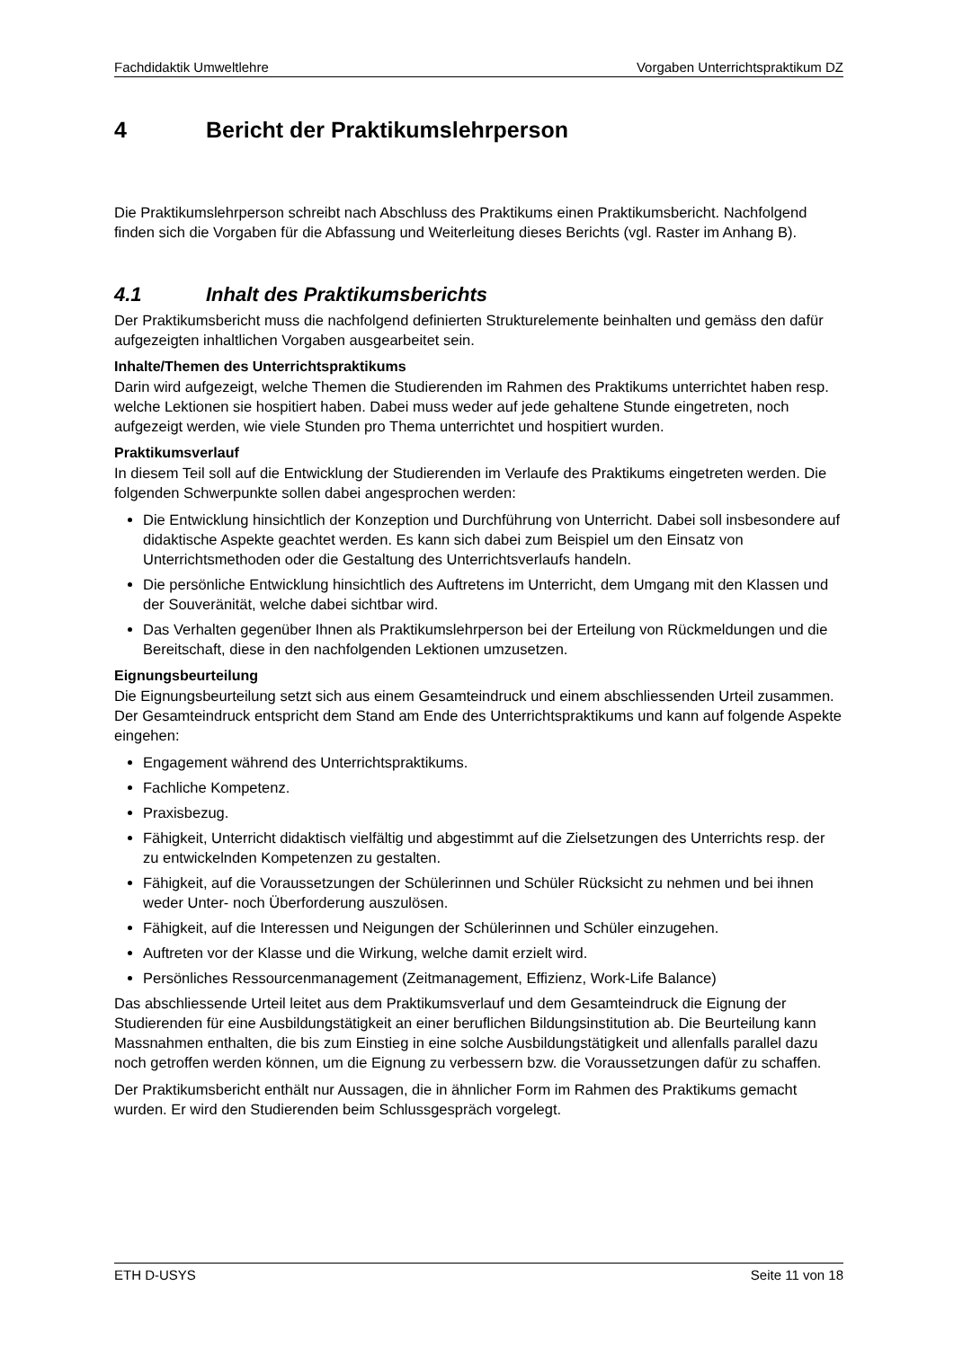Fachdidaktik Umweltlehre Vorgaben Unterrichtspraktikum DZ
4 Bericht der Praktikumslehrperson
Die Praktikumslehrperson schreibt nach Abschluss des Praktikums einen Praktikumsbericht. Nachfolgend finden sich die Vorgaben für die Abfassung und Weiterleitung dieses Berichts (vgl. Raster im Anhang B).
4.1 Inhalt des Praktikumsberichts
Der Praktikumsbericht muss die nachfolgend definierten Strukturelemente beinhalten und gemäss den dafür aufgezeigten inhaltlichen Vorgaben ausgearbeitet sein.
Inhalte/Themen des Unterrichtspraktikums
Darin wird aufgezeigt, welche Themen die Studierenden im Rahmen des Praktikums unterrichtet haben resp. welche Lektionen sie hospitiert haben. Dabei muss weder auf jede gehaltene Stunde eingetreten, noch aufgezeigt werden, wie viele Stunden pro Thema unterrichtet und hospitiert wurden.
Praktikumsverlauf
In diesem Teil soll auf die Entwicklung der Studierenden im Verlaufe des Praktikums eingetreten werden. Die folgenden Schwerpunkte sollen dabei angesprochen werden:
Die Entwicklung hinsichtlich der Konzeption und Durchführung von Unterricht. Dabei soll insbesondere auf didaktische Aspekte geachtet werden. Es kann sich dabei zum Beispiel um den Einsatz von Unterrichtsmethoden oder die Gestaltung des Unterrichtsverlaufs handeln.
Die persönliche Entwicklung hinsichtlich des Auftretens im Unterricht, dem Umgang mit den Klassen und der Souveränität, welche dabei sichtbar wird.
Das Verhalten gegenüber Ihnen als Praktikumslehrperson bei der Erteilung von Rückmeldungen und die Bereitschaft, diese in den nachfolgenden Lektionen umzusetzen.
Eignungsbeurteilung
Die Eignungsbeurteilung setzt sich aus einem Gesamteindruck und einem abschliessenden Urteil zusammen. Der Gesamteindruck entspricht dem Stand am Ende des Unterrichtspraktikums und kann auf folgende Aspekte eingehen:
Engagement während des Unterrichtspraktikums.
Fachliche Kompetenz.
Praxisbezug.
Fähigkeit, Unterricht didaktisch vielfältig und abgestimmt auf die Zielsetzungen des Unterrichts resp. der zu entwickelnden Kompetenzen zu gestalten.
Fähigkeit, auf die Voraussetzungen der Schülerinnen und Schüler Rücksicht zu nehmen und bei ihnen weder Unter- noch Überforderung auszulösen.
Fähigkeit, auf die Interessen und Neigungen der Schülerinnen und Schüler einzugehen.
Auftreten vor der Klasse und die Wirkung, welche damit erzielt wird.
Persönliches Ressourcenmanagement (Zeitmanagement, Effizienz, Work-Life Balance)
Das abschliessende Urteil leitet aus dem Praktikumsverlauf und dem Gesamteindruck die Eignung der Studierenden für eine Ausbildungstätigkeit an einer beruflichen Bildungsinstitution ab. Die Beurteilung kann Massnahmen enthalten, die bis zum Einstieg in eine solche Ausbildungstätigkeit und allenfalls parallel dazu noch getroffen werden können, um die Eignung zu verbessern bzw. die Voraussetzungen dafür zu schaffen.
Der Praktikumsbericht enthält nur Aussagen, die in ähnlicher Form im Rahmen des Praktikums gemacht wurden. Er wird den Studierenden beim Schlussgespräch vorgelegt.
ETH D-USYS Seite 11 von 18